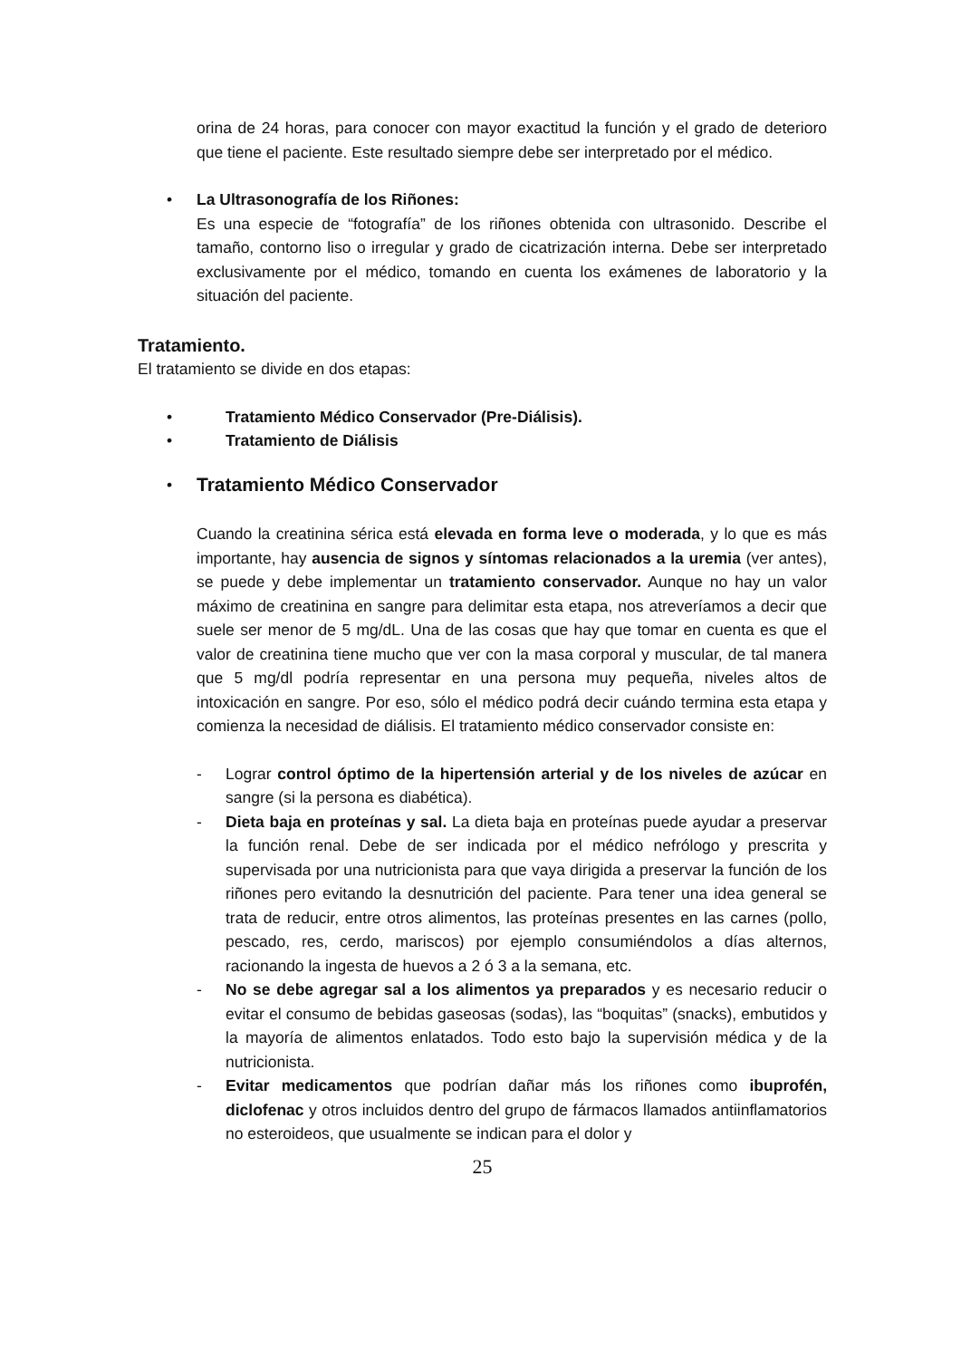orina de 24 horas, para conocer con mayor exactitud la función y el grado de deterioro que tiene el paciente. Este resultado siempre debe ser interpretado por el médico.
• La Ultrasonografía de los Riñones:
Es una especie de “fotografía” de los riñones obtenida con ultrasonido. Describe el tamaño, contorno liso o irregular y grado de cicatrización interna. Debe ser interpretado exclusivamente por el médico, tomando en cuenta los exámenes de laboratorio y la situación del paciente.
Tratamiento.
El tratamiento se divide en dos etapas:
• Tratamiento Médico Conservador (Pre-Diálisis).
• Tratamiento de Diálisis
•
Tratamiento Médico Conservador
Cuando la creatinina sérica está elevada en forma leve o moderada, y lo que es más importante, hay ausencia de signos y síntomas relacionados a la uremia (ver antes), se puede y debe implementar un tratamiento conservador. Aunque no hay un valor máximo de creatinina en sangre para delimitar esta etapa, nos atreveríamos a decir que suele ser menor de 5 mg/dL. Una de las cosas que hay que tomar en cuenta es que el valor de creatinina tiene mucho que ver con la masa corporal y muscular, de tal manera que 5 mg/dl podría representar en una persona muy pequeña, niveles altos de intoxicación en sangre. Por eso, sólo el médico podrá decir cuándo termina esta etapa y comienza la necesidad de diálisis. El tratamiento médico conservador consiste en:
- Lograr control óptimo de la hipertensión arterial y de los niveles de azúcar en sangre (si la persona es diabética).
- Dieta baja en proteínas y sal. La dieta baja en proteínas puede ayudar a preservar la función renal. Debe de ser indicada por el médico nefrólogo y prescrita y supervisada por una nutricionista para que vaya dirigida a preservar la función de los riñones pero evitando la desnutrición del paciente. Para tener una idea general se trata de reducir, entre otros alimentos, las proteínas presentes en las carnes (pollo, pescado, res, cerdo, mariscos) por ejemplo consumiéndolos a días alternos, racionando la ingesta de huevos a 2 ó 3 a la semana, etc.
- No se debe agregar sal a los alimentos ya preparados y es necesario reducir o evitar el consumo de bebidas gaseosas (sodas), las “boquitas” (snacks), embutidos y la mayoría de alimentos enlatados. Todo esto bajo la supervisión médica y de la nutricionista.
- Evitar medicamentos que podrían dañar más los riñones como ibuprofén, diclofenac y otros incluidos dentro del grupo de fármacos llamados antiinflamatorios no esteroideos, que usualmente se indican para el dolor y
25